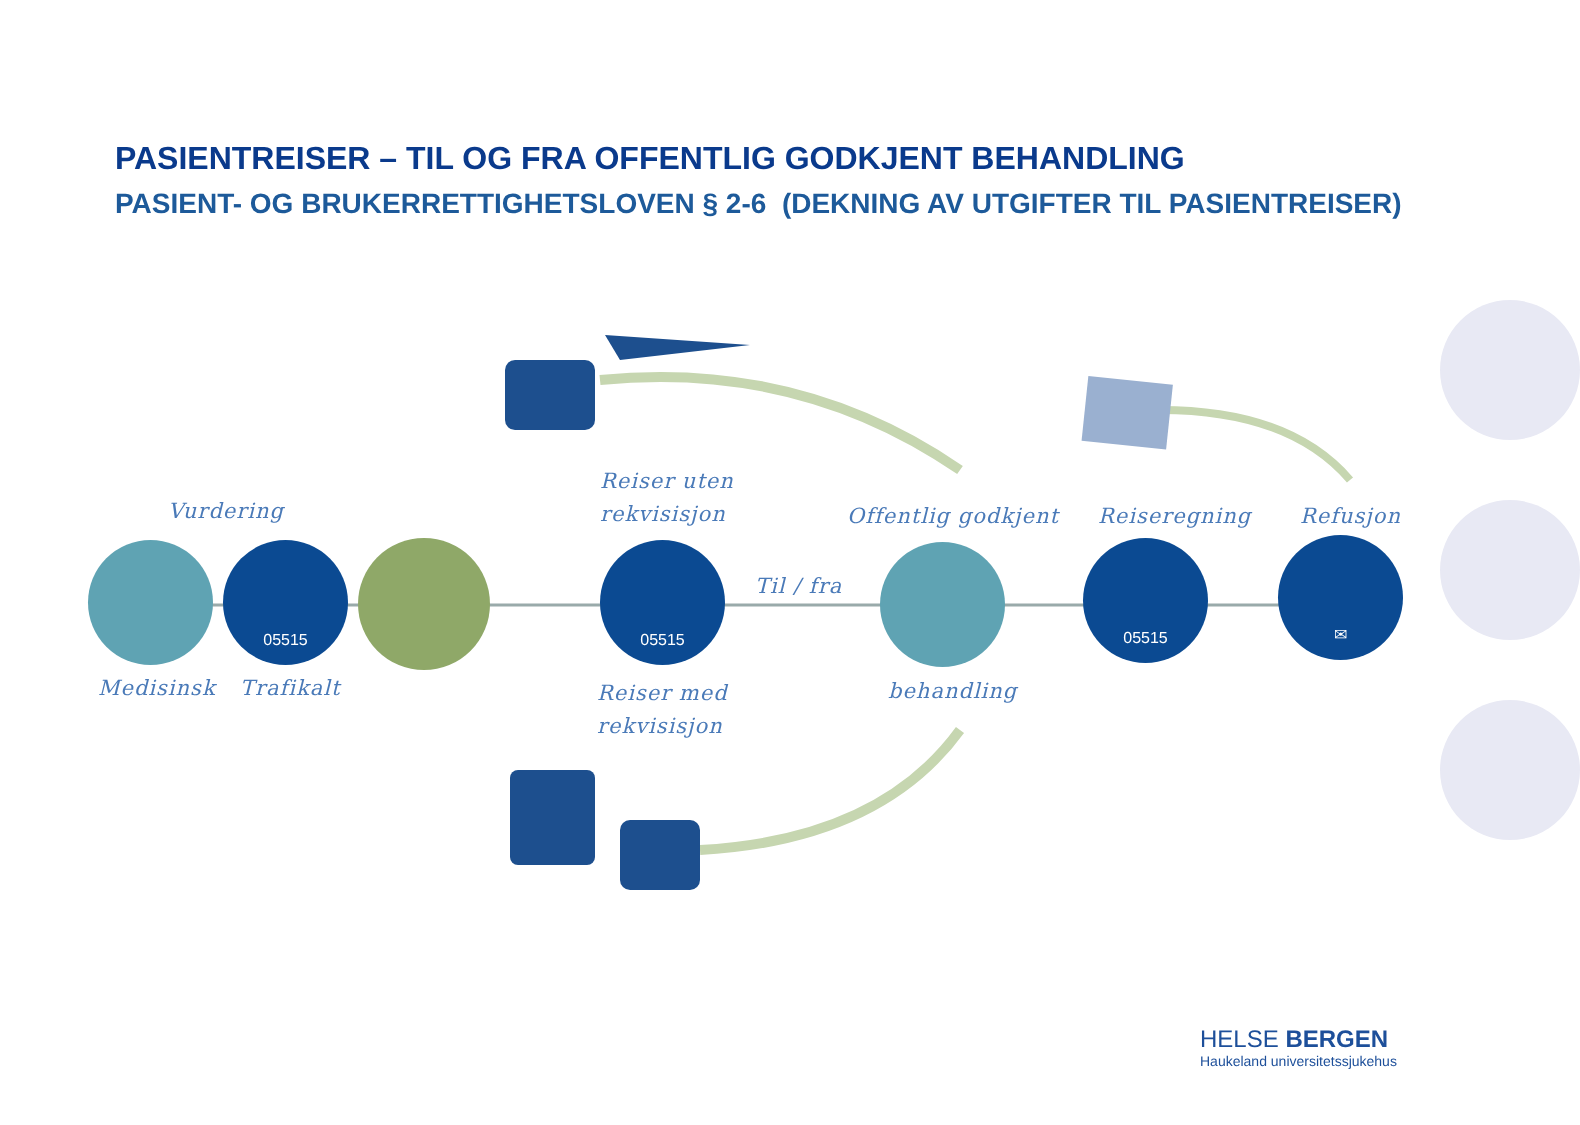PASIENTREISER – TIL OG FRA OFFENTLIG GODKJENT BEHANDLING
PASIENT- OG BRUKERRETTIGHETSLOVEN § 2-6 (DEKNING AV UTGIFTER TIL PASIENTREISER)
Vurdering
Reiser uten
rekvisisjon
Offentlig godkjent Reiseregning Refusjon
05515 05515
Til / fra
05515 ✉
Medisinsk Trafikalt
Reiser med
rekvisisjon
behandling
HELSE BERGEN
Haukeland universitetssjukehus